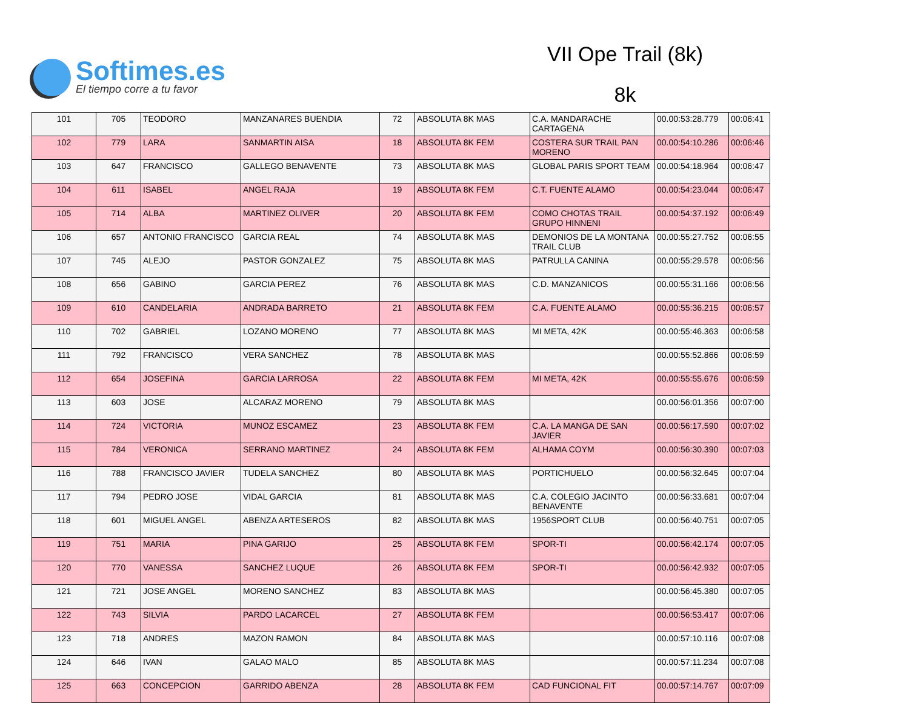Softimes.es
El tiempo corre a tu favor
VII Ope Trail (8k)
8k
| 101 | 705 | TEODORO | MANZANARES BUENDIA | 72 | ABSOLUTA 8K MAS | C.A. MANDARACHE CARTAGENA | 00.00:53:28.779 | 00:06:41 |
| 102 | 779 | LARA | SANMARTIN AISA | 18 | ABSOLUTA 8K FEM | COSTERA SUR TRAIL PAN MORENO | 00.00:54:10.286 | 00:06:46 |
| 103 | 647 | FRANCISCO | GALLEGO BENAVENTE | 73 | ABSOLUTA 8K MAS | GLOBAL PARIS SPORT TEAM | 00.00:54:18.964 | 00:06:47 |
| 104 | 611 | ISABEL | ANGEL RAJA | 19 | ABSOLUTA 8K FEM | C.T. FUENTE ALAMO | 00.00:54:23.044 | 00:06:47 |
| 105 | 714 | ALBA | MARTINEZ OLIVER | 20 | ABSOLUTA 8K FEM | COMO CHOTAS TRAIL GRUPO HINNENI | 00.00:54:37.192 | 00:06:49 |
| 106 | 657 | ANTONIO FRANCISCO | GARCIA REAL | 74 | ABSOLUTA 8K MAS | DEMONIOS DE LA MONTANA TRAIL CLUB | 00.00:55:27.752 | 00:06:55 |
| 107 | 745 | ALEJO | PASTOR GONZALEZ | 75 | ABSOLUTA 8K MAS | PATRULLA CANINA | 00.00:55:29.578 | 00:06:56 |
| 108 | 656 | GABINO | GARCIA PEREZ | 76 | ABSOLUTA 8K MAS | C.D. MANZANICOS | 00.00:55:31.166 | 00:06:56 |
| 109 | 610 | CANDELARIA | ANDRADA BARRETO | 21 | ABSOLUTA 8K FEM | C.A. FUENTE ALAMO | 00.00:55:36.215 | 00:06:57 |
| 110 | 702 | GABRIEL | LOZANO MORENO | 77 | ABSOLUTA 8K MAS | MI META, 42K | 00.00:55:46.363 | 00:06:58 |
| 111 | 792 | FRANCISCO | VERA SANCHEZ | 78 | ABSOLUTA 8K MAS | | 00.00:55:52.866 | 00:06:59 |
| 112 | 654 | JOSEFINA | GARCIA LARROSA | 22 | ABSOLUTA 8K FEM | MI META, 42K | 00.00:55:55.676 | 00:06:59 |
| 113 | 603 | JOSE | ALCARAZ MORENO | 79 | ABSOLUTA 8K MAS | | 00.00:56:01.356 | 00:07:00 |
| 114 | 724 | VICTORIA | MUNOZ ESCAMEZ | 23 | ABSOLUTA 8K FEM | C.A. LA MANGA DE SAN JAVIER | 00.00:56:17.590 | 00:07:02 |
| 115 | 784 | VERONICA | SERRANO MARTINEZ | 24 | ABSOLUTA 8K FEM | ALHAMA COYM | 00.00:56:30.390 | 00:07:03 |
| 116 | 788 | FRANCISCO JAVIER | TUDELA SANCHEZ | 80 | ABSOLUTA 8K MAS | PORTICHUELO | 00.00:56:32.645 | 00:07:04 |
| 117 | 794 | PEDRO JOSE | VIDAL GARCIA | 81 | ABSOLUTA 8K MAS | C.A. COLEGIO JACINTO BENAVENTE | 00.00:56:33.681 | 00:07:04 |
| 118 | 601 | MIGUEL ANGEL | ABENZA ARTESEROS | 82 | ABSOLUTA 8K MAS | 1956SPORT CLUB | 00.00:56:40.751 | 00:07:05 |
| 119 | 751 | MARIA | PINA GARIJO | 25 | ABSOLUTA 8K FEM | SPOR-TI | 00.00:56:42.174 | 00:07:05 |
| 120 | 770 | VANESSA | SANCHEZ LUQUE | 26 | ABSOLUTA 8K FEM | SPOR-TI | 00.00:56:42.932 | 00:07:05 |
| 121 | 721 | JOSE ANGEL | MORENO SANCHEZ | 83 | ABSOLUTA 8K MAS | | 00.00:56:45.380 | 00:07:05 |
| 122 | 743 | SILVIA | PARDO LACARCEL | 27 | ABSOLUTA 8K FEM | | 00.00:56:53.417 | 00:07:06 |
| 123 | 718 | ANDRES | MAZON RAMON | 84 | ABSOLUTA 8K MAS | | 00.00:57:10.116 | 00:07:08 |
| 124 | 646 | IVAN | GALAO MALO | 85 | ABSOLUTA 8K MAS | | 00.00:57:11.234 | 00:07:08 |
| 125 | 663 | CONCEPCION | GARRIDO ABENZA | 28 | ABSOLUTA 8K FEM | CAD FUNCIONAL FIT | 00.00:57:14.767 | 00:07:09 |